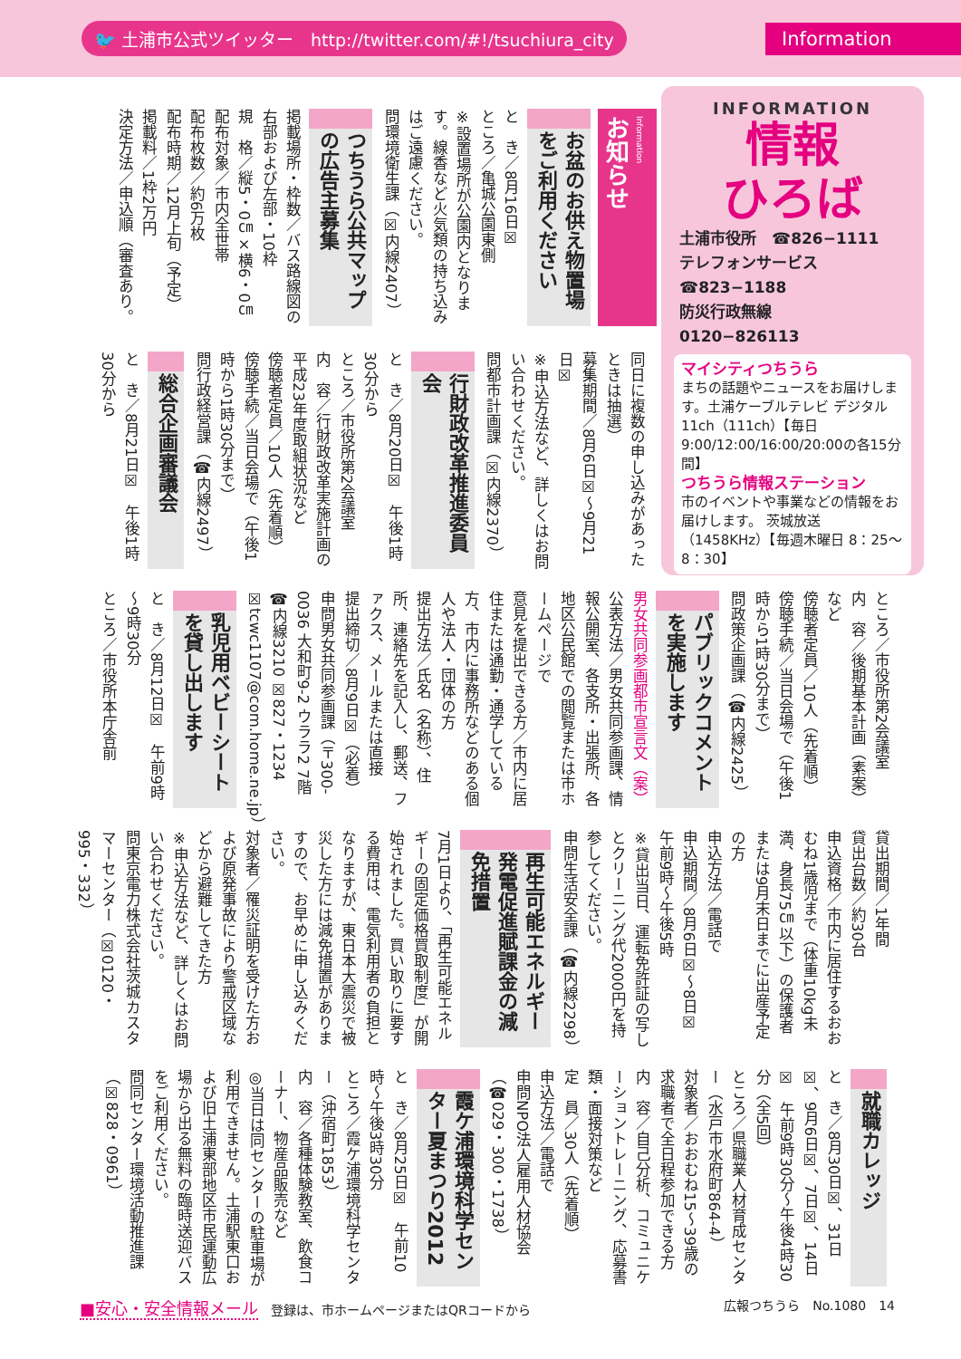🐦 土浦市公式ツイッター　http://twitter.com/#!/tsuchiura_city Information
Information
お知らせ
お盆のお供え物置場をご利用ください
と　き／8月16日☒
ところ／亀城公園東側
※設置場所が公園内となります。線香など火気類の持ち込みはご遠慮ください。
問環境衛生課（☒内線2407）
つちうら公共マップの広告主募集
掲載場所・枠数／バス路線図の右部および左部・10枠
規　格／縦5・0㎝×横6・0㎝
配布対象／市内全世帯
配布枚数／約6万枚
配布時期／12月上旬（予定）
掲載料／1枠2万円
決定方法／申込順（審査あり。
INFORMATION
情報
ひろば
土浦市役所　☎826−1111
テレフォンサービス　☎823−1188
防災行政無線　0120−826113
マイシティつちうら
まちの話題やニュースをお届けします。土浦ケーブルテレビ デジタル11ch（111ch）【毎日 9:00/12:00/16:00/20:00の各15分間】
つちうら情報ステーション
市のイベントや事業などの情報をお届けします。 茨城放送（1458KHz）【毎週木曜日 8：25～8：30】
同日に複数の申し込みがあったときは抽選）
募集期間／8月6日☒～9月21日☒
※申込方法など、詳しくはお問い合わせください。
問都市計画課（☒内線2370）
行財政改革推進委員会
と　き／8月20日☒　午後1時30分から
ところ／市役所第2会議室
内　容／行財政改革実施計画の平成23年度取組状況など
傍聴者定員／10人（先着順）
傍聴手続／当日会場で（午後1時から1時30分まで）
問行政経営課（☎内線2497）
総合企画審議会
と　き／8月21日☒　午後1時30分から
ところ／市役所第2会議室
内　容／後期基本計画（素案）など
傍聴者定員／10人（先着順）
傍聴手続／当日会場で（午後1時から1時30分まで）
問政策企画課（☎内線2425）
パブリックコメントを実施します
男女共同参画都市宣言文（案）
公表方法／男女共同参画課、情報公開室、各支所・出張所、各地区公民館での閲覧または市ホームページで
意見を提出できる方／市内に居住または通勤・通学している方、市内に事務所などのある個人や法人・団体の方
提出方法／氏名（名称）、住所、連絡先を記入し、郵送、ファクス、メールまたは直接
提出締切／8月9日☒（必着）
申問男女共同参画課（〒300-0036 大和町9-2 ウララ2 7階 ☎内線3210 ☒827・1234 ☒tcwc1107@com.home.ne.jp）
乳児用ベビーシートを貸し出します
と　き／8月12日☒　午前9時～9時30分
ところ／市役所本庁舎前
貸出期間／1年間
貸出台数／約30台
申込資格／市内に居住するおおむね1歳児まで（体重10kg未満、身長75㎝以下）の保護者または9月末日までに出産予定の方
申込方法／電話で
申込期間／8月6日☒～8日☒　午前9時～午後5時
※貸出当日、運転免許証の写しとクリーニング代2000円を持参してください。
申問生活安全課（☎内線2298）
再生可能エネルギー発電促進賦課金の減免措置
7月1日より、「再生可能エネルギーの固定価格買取制度」が開始されました。買い取りに要する費用は、電気利用者の負担となりますが、東日本大震災で被災した方には減免措置がありますので、お早めに申し込みください。
対象者／罹災証明を受けた方および原発事故により警戒区域などから避難してきた方
※申込方法など、詳しくはお問い合わせください。
問東京電力株式会社茨城カスタマーセンター（☒0120・995・332）
就職カレッジ
と　き／8月30日☒、31日☒、9月6日☒、7日☒、14日☒　午前9時30分～午後4時30分（全5回）
ところ／県職業人材育成センター（水戸市水府町864-4）
対象者／おおむね15～39歳の求職者で全日程参加できる方
内　容／自己分析、コミュニケーショントレーニング、応募書類・面接対策など
定　員／30人（先着順）
申込方法／電話で
申問NPO法人雇用人材協会（☎029・300・1738）
霞ケ浦環境科学センター夏まつり2012
と　き／8月25日☒　午前10時～午後3時30分
ところ／霞ケ浦環境科学センター（沖宿町1853）
内　容／各種体験教室、飲食コーナー、物産品販売など
◎当日は同センターの駐車場が利用できません。土浦駅東口および旧土浦東部地区市民運動広場から出る無料の臨時送迎バスをご利用ください。
問同センター環境活動推進課（☒828・0961）
■安心・安全情報メール　登録は、市ホームページまたはQRコードから 広報つちうら　No.1080　14